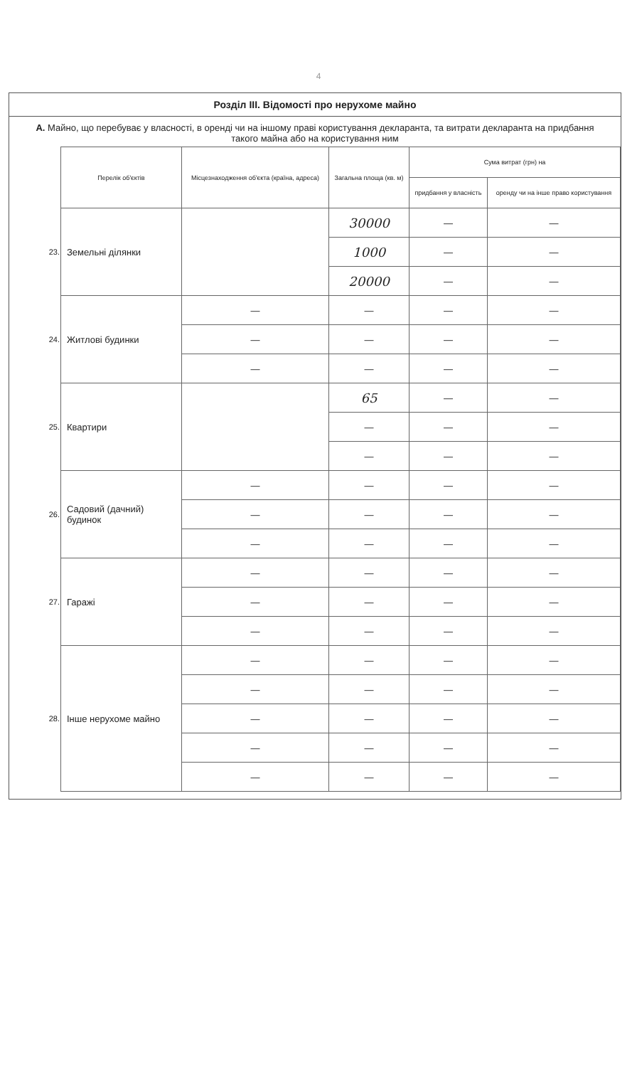4
Розділ III. Відомості про нерухоме майно
А. Майно, що перебуває у власності, в оренді чи на іншому праві користування декларанта, та витрати декларанта на придбання такого майна або на користування ним
| | Перелік об'єктів | Місцезнаходження об'єкта (країна, адреса) | Загальна площа (кв. м) | Сума витрат (грн) на | |
| | | | | придбання у власність | оренду чи на інше право користування |
| 23. | Земельні ділянки | | 30000 | — | — |
| | | | 1000 | — | — |
| | | | 20000 | — | — |
| 24. | Житлові будинки | — | — | — | — |
| | | — | — | — | — |
| | | — | — | — | — |
| 25. | Квартири | | 65 | — | — |
| | | | — | — | — |
| | | | — | — | — |
| 26. | Садовий (дачний) будинок | — | — | — | — |
| | | — | — | — | — |
| | | — | — | — | — |
| 27. | Гаражі | — | — | — | — |
| | | — | — | — | — |
| | | — | — | — | — |
| 28. | Інше нерухоме майно | — | — | — | — |
| | | — | — | — | — |
| | | — | — | — | — |
| | | — | — | — | — |
| | | — | — | — | — |